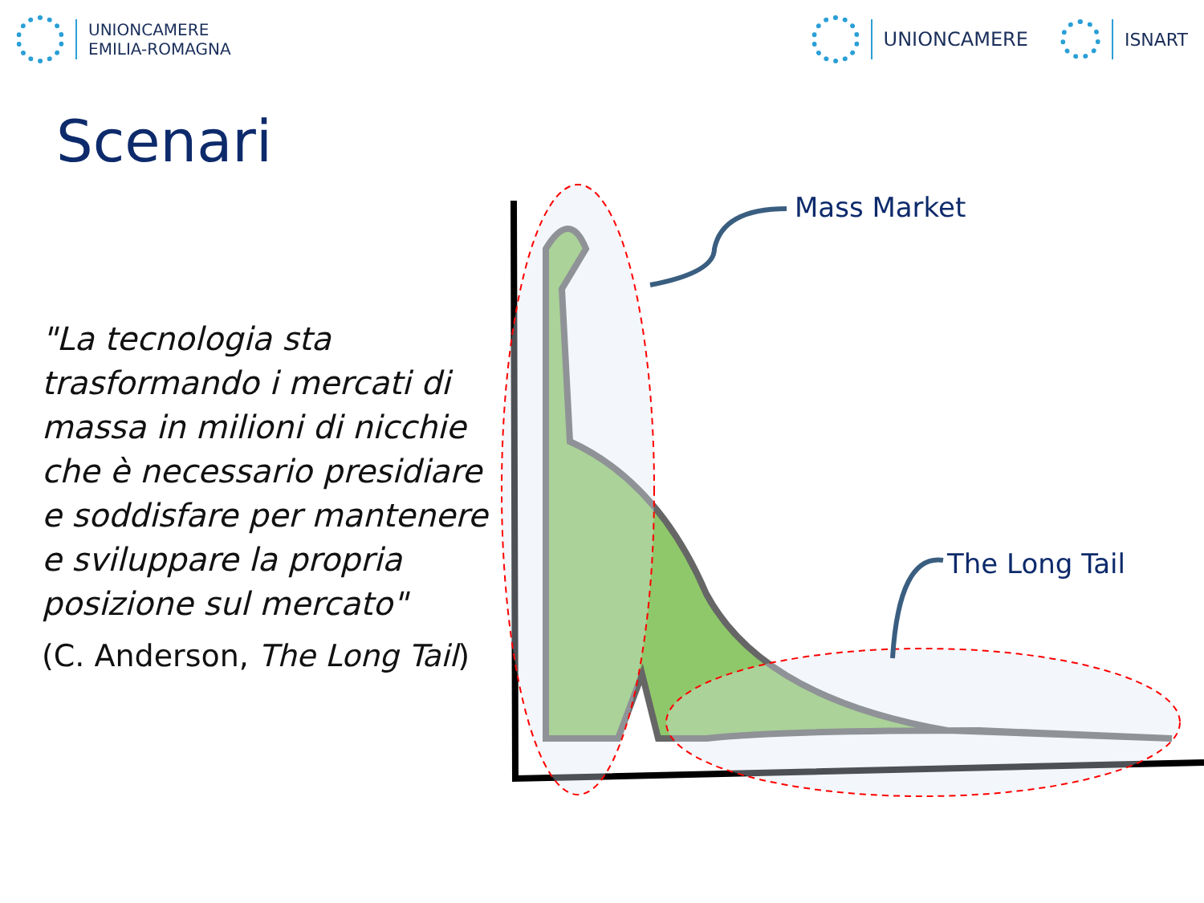UNIONCAMERE
EMILIA-ROMAGNA
UNIONCAMERE ISNART
Scenari
"La tecnologia sta trasformando i mercati di massa in milioni di nicchie che è necessario presidiare e soddisfare per mantenere e sviluppare la propria posizione sul mercato"
(C. Anderson, The Long Tail)
Mass Market
The Long Tail